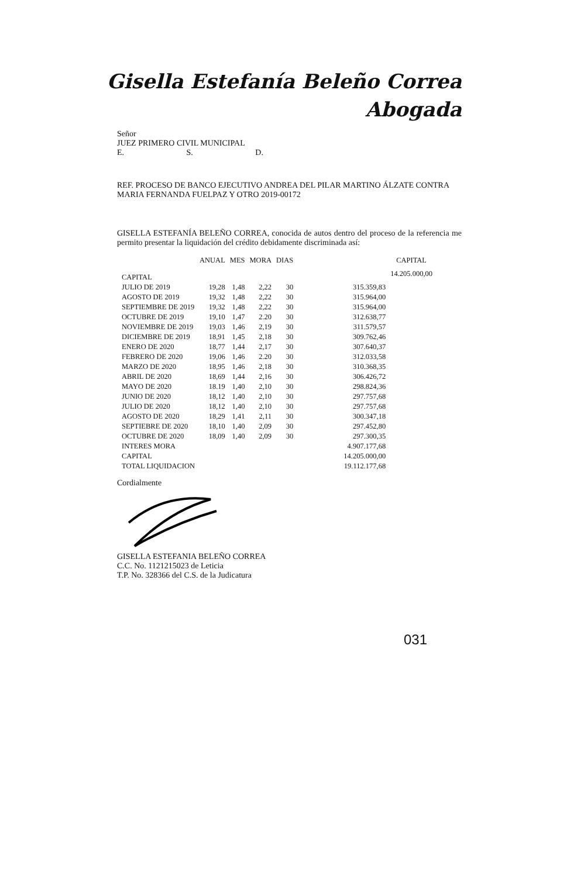Gisella Estefanía Beleño Correa
Abogada
Señor
JUEZ PRIMERO CIVIL MUNICIPAL
E. S. D.
REF. PROCESO DE BANCO EJECUTIVO ANDREA DEL PILAR MARTINO ÁLZATE CONTRA MARIA FERNANDA FUELPAZ Y OTRO 2019-00172
GISELLA ESTEFANÍA BELEÑO CORREA, conocida de autos dentro del proceso de la referencia me permito presentar la liquidación del crédito debidamente discriminada así:
| | ANUAL | MES | MORA | DIAS | | CAPITAL |
| --- | --- | --- | --- | --- | --- | --- |
| CAPITAL | | | | | | 14.205.000,00 |
| JULIO DE 2019 | 19,28 | 1,48 | 2,22 | 30 | 315.359,83 | |
| AGOSTO DE 2019 | 19,32 | 1,48 | 2,22 | 30 | 315.964,00 | |
| SEPTIEMBRE DE 2019 | 19,32 | 1,48 | 2,22 | 30 | 315.964,00 | |
| OCTUBRE DE 2019 | 19,10 | 1,47 | 2.20 | 30 | 312.638,77 | |
| NOVIEMBRE DE 2019 | 19,03 | 1,46 | 2,19 | 30 | 311.579,57 | |
| DICIEMBRE DE 2019 | 18,91 | 1,45 | 2,18 | 30 | 309.762,46 | |
| ENERO DE 2020 | 18,77 | 1,44 | 2,17 | 30 | 307.640,37 | |
| FEBRERO DE 2020 | 19,06 | 1,46 | 2.20 | 30 | 312.033,58 | |
| MARZO DE 2020 | 18,95 | 1,46 | 2,18 | 30 | 310.368,35 | |
| ABRIL DE 2020 | 18,69 | 1,44 | 2,16 | 30 | 306.426,72 | |
| MAYO DE 2020 | 18.19 | 1,40 | 2,10 | 30 | 298.824,36 | |
| JUNIO DE 2020 | 18,12 | 1,40 | 2,10 | 30 | 297.757,68 | |
| JULIO DE 2020 | 18,12 | 1,40 | 2,10 | 30 | 297.757,68 | |
| AGOSTO DE 2020 | 18,29 | 1,41 | 2,11 | 30 | 300.347,18 | |
| SEPTIEBRE DE 2020 | 18,10 | 1,40 | 2,09 | 30 | 297.452,80 | |
| OCTUBRE DE 2020 | 18,09 | 1,40 | 2,09 | 30 | 297.300,35 | |
| INTERES MORA | | | | | 4.907.177,68 | |
| CAPITAL | | | | | 14.205.000,00 | |
| TOTAL LIQUIDACION | | | | | 19.112.177,68 | |
Cordialmente
GISELLA ESTEFANIA BELEÑO CORREA
C.C. No. 1121215023 de Leticia
T.P. No. 328366 del C.S. de la Judicatura
031